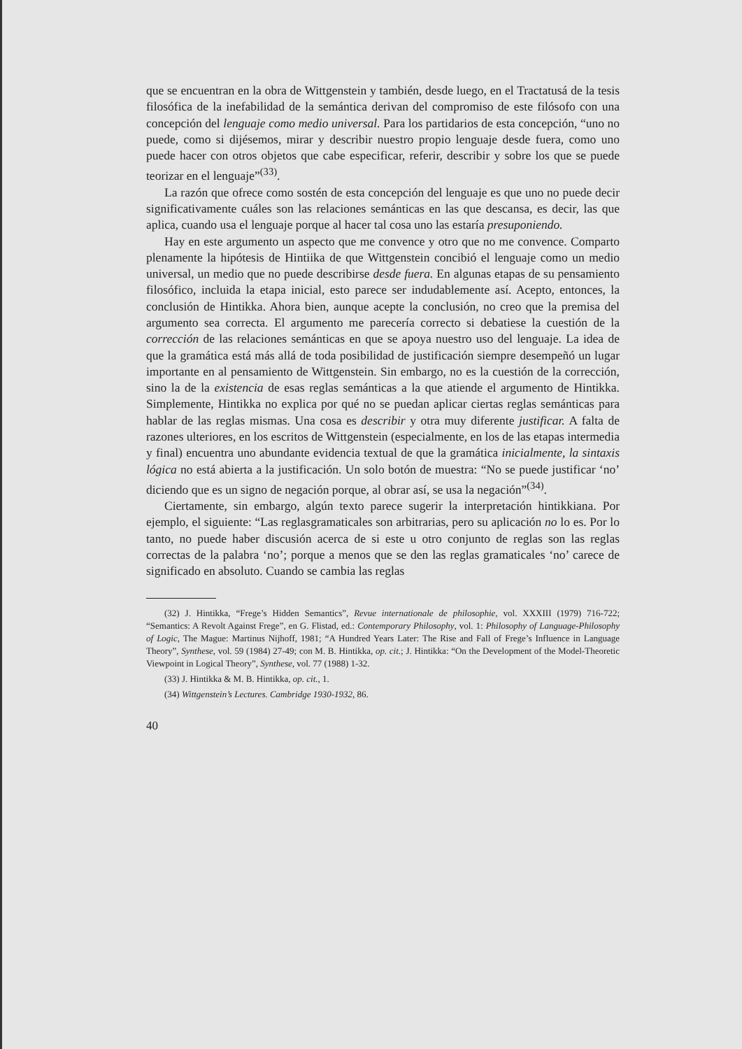que se encuentran en la obra de Wittgenstein y también, desde luego, en el Tractatusá de la tesis filosófica de la inefabilidad de la semántica derivan del compromiso de este filósofo con una concepción del lenguaje como medio universal. Para los partidarios de esta concepción, “uno no puede, como si dijésemos, mirar y describir nuestro propio lenguaje desde fuera, como uno puede hacer con otros objetos que cabe especificar, referir, describir y sobre los que se puede teorizar en el lenguaje”<sup>(33)</sup>.
La razón que ofrece como sostén de esta concepción del lenguaje es que uno no puede decir significativamente cuáles son las relaciones semánticas en las que descansa, es decir, las que aplica, cuando usa el lenguaje porque al hacer tal cosa uno las estaría presuponiendo.
Hay en este argumento un aspecto que me convence y otro que no me convence. Comparto plenamente la hipótesis de Hintiika de que Wittgenstein concibió el lenguaje como un medio universal, un medio que no puede describirse desde fuera. En algunas etapas de su pensamiento filosófico, incluida la etapa inicial, esto parece ser indudablemente así. Acepto, entonces, la conclusión de Hintikka. Ahora bien, aunque acepte la conclusión, no creo que la premisa del argumento sea correcta. El argumento me parecería correcto si debatiese la cuestión de la corrección de las relaciones semánticas en que se apoya nuestro uso del lenguaje. La idea de que la gramática está más allá de toda posibilidad de justificación siempre desempeñó un lugar importante en al pensamiento de Wittgenstein. Sin embargo, no es la cuestión de la corrección, sino la de la existencia de esas reglas semánticas a la que atiende el argumento de Hintikka. Simplemente, Hintikka no explica por qué no se puedan aplicar ciertas reglas semánticas para hablar de las reglas mismas. Una cosa es describir y otra muy diferente justificar. A falta de razones ulteriores, en los escritos de Wittgenstein (especialmente, en los de las etapas intermedia y final) encuentra uno abundante evidencia textual de que la gramática inicialmente, la sintaxis lógica no está abierta a la justificación. Un solo botón de muestra: “No se puede justificar ‘no’ diciendo que es un signo de negación porque, al obrar así, se usa la negación”<sup>(34)</sup>.
Ciertamente, sin embargo, algún texto parece sugerir la interpretación hintikkiana. Por ejemplo, el siguiente: “Las reglasgramaticales son arbitrarias, pero su aplicación no lo es. Por lo tanto, no puede haber discusión acerca de si este u otro conjunto de reglas son las reglas correctas de la palabra ‘no’; porque a menos que se den las reglas gramaticales ‘no’ carece de significado en absoluto. Cuando se cambia las reglas
(32) J. Hintikka, “Frege’s Hidden Semantics”, Revue internationale de philosophie, vol. XXXIII (1979) 716-722; “Semantics: A Revolt Against Frege”, en G. Flistad, ed.: Contemporary Philosophy, vol. 1: Philosophy of Language-Philosophy of Logic, The Mague: Martinus Nijhoff, 1981; “A Hundred Years Later: The Rise and Fall of Frege’s Influence in Language Theory”, Synthese, vol. 59 (1984) 27-49; con M. B. Hintikka, op. cit.; J. Hintikka: “On the Development of the Model-Theoretic Viewpoint in Logical Theory”, Synthese, vol. 77 (1988) 1-32.
(33) J. Hintikka & M. B. Hintikka, op. cit., 1.
(34) Wittgenstein’s Lectures. Cambridge 1930-1932, 86.
40